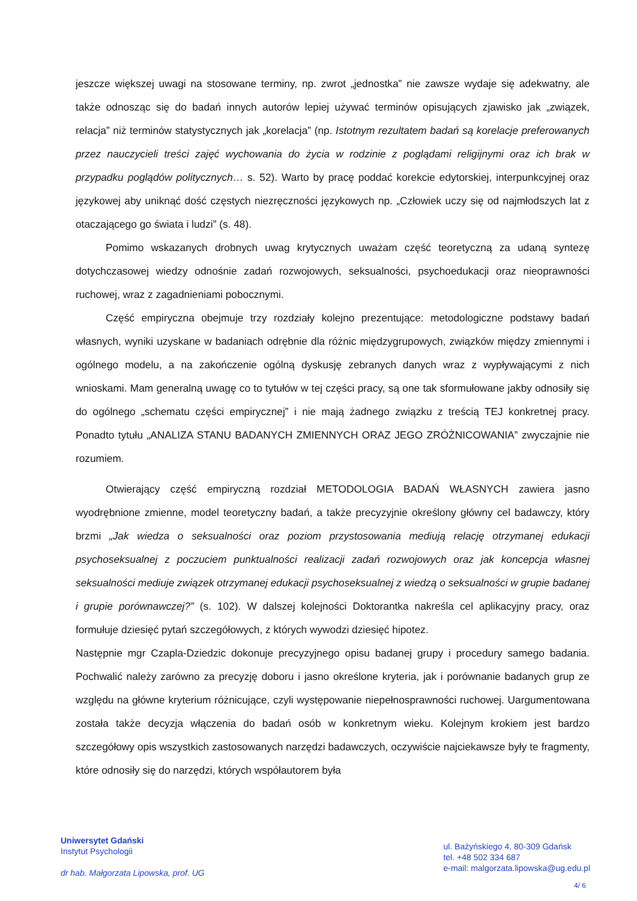jeszcze większej uwagi na stosowane terminy, np. zwrot „jednostka” nie zawsze wydaje się adekwatny, ale także odnosząc się do badań innych autorów lepiej używać terminów opisujących zjawisko jak „związek, relacja” niż terminów statystycznych jak „korelacja” (np. Istotnym rezultatem badań są korelacje preferowanych przez nauczycieli treści zajęć wychowania do życia w rodzinie z poglądami religijnymi oraz ich brak w przypadku poglądów politycznych… s. 52). Warto by pracę poddać korekcie edytorskiej, interpunkcyjnej oraz językowej aby uniknąć dość częstych niezręczności językowych np. „Człowiek uczy się od najmłodszych lat z otaczającego go świata i ludzi” (s. 48).
Pomimo wskazanych drobnych uwag krytycznych uważam część teoretyczną za udaną syntezę dotychczasowej wiedzy odnośnie zadań rozwojowych, seksualności, psychoedukacji oraz nieoprawności ruchowej, wraz z zagadnieniami pobocznymi.
Część empiryczna obejmuje trzy rozdziały kolejno prezentujące: metodologiczne podstawy badań własnych, wyniki uzyskane w badaniach odrębnie dla różnic międzygrupowych, związków między zmiennymi i ogólnego modelu, a na zakończenie ogólną dyskusję zebranych danych wraz z wypływającymi z nich wnioskami. Mam generalną uwagę co to tytułów w tej części pracy, są one tak sformułowane jakby odnosiły się do ogólnego „schematu części empirycznej” i nie mają żadnego związku z treścią TEJ konkretnej pracy. Ponadto tytułu „ANALIZA STANU BADANYCH ZMIENNYCH ORAZ JEGO ZRÓŻNICOWANIA” zwyczajnie nie rozumiem.
Otwierający część empiryczną rozdział METODOLOGIA BADAŃ WŁASNYCH zawiera jasno wyodrębnione zmienne, model teoretyczny badań, a także precyzyjnie określony główny cel badawczy, który brzmi „Jak wiedza o seksualności oraz poziom przystosowania mediują relację otrzymanej edukacji psychoseksualnej z poczuciem punktualności realizacji zadań rozwojowych oraz jak koncepcja własnej seksualności mediuje związek otrzymanej edukacji psychoseksualnej z wiedzą o seksualności w grupie badanej i grupie porównawczej?” (s. 102). W dalszej kolejności Doktorantka nakreśla cel aplikacyjny pracy, oraz formułuje dziesięć pytań szczegółowych, z których wywodzi dziesięć hipotez.
Następnie mgr Czapla-Dziedzic dokonuje precyzyjnego opisu badanej grupy i procedury samego badania. Pochwalić należy zarówno za precyzję doboru i jasno określone kryteria, jak i porównanie badanych grup ze względu na główne kryterium różnicujące, czyli występowanie niepełnosprawności ruchowej. Uargumentowana została także decyzja włączenia do badań osób w konkretnym wieku. Kolejnym krokiem jest bardzo szczegółowy opis wszystkich zastosowanych narzędzi badawczych, oczywiście najciekawsze były te fragmenty, które odnosiły się do narzędzi, których współautorem była
Uniwersytet Gdański
Instytut Psychologii
dr hab. Małgorzata Lipowska, prof. UG
ul. Bażyńskiego 4, 80-309 Gdańsk
tel. +48 502 334 687
e-mail: malgorzata.lipowska@ug.edu.pl
4/ 6